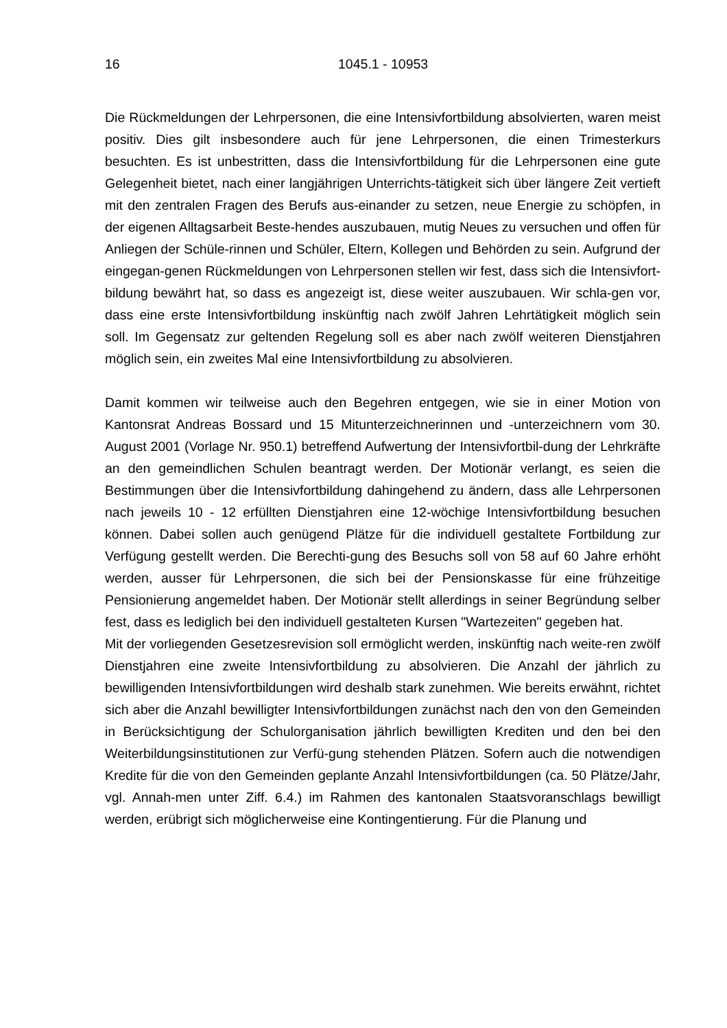16 1045.1 - 10953
Die Rückmeldungen der Lehrpersonen, die eine Intensivfortbildung absolvierten, waren meist positiv. Dies gilt insbesondere auch für jene Lehrpersonen, die einen Trimesterkurs besuchten. Es ist unbestritten, dass die Intensivfortbildung für die Lehrpersonen eine gute Gelegenheit bietet, nach einer langjährigen Unterrichts-tätigkeit sich über längere Zeit vertieft mit den zentralen Fragen des Berufs aus-einander zu setzen, neue Energie zu schöpfen, in der eigenen Alltagsarbeit Beste-hendes auszubauen, mutig Neues zu versuchen und offen für Anliegen der Schüle-rinnen und Schüler, Eltern, Kollegen und Behörden zu sein. Aufgrund der eingegan-genen Rückmeldungen von Lehrpersonen stellen wir fest, dass sich die Intensivfort-bildung bewährt hat, so dass es angezeigt ist, diese weiter auszubauen. Wir schla-gen vor, dass eine erste Intensivfortbildung inskünftig nach zwölf Jahren Lehrtätigkeit möglich sein soll. Im Gegensatz zur geltenden Regelung soll es aber nach zwölf weiteren Dienstjahren möglich sein, ein zweites Mal eine Intensivfortbildung zu absolvieren.
Damit kommen wir teilweise auch den Begehren entgegen, wie sie in einer Motion von Kantonsrat Andreas Bossard und 15 Mitunterzeichnerinnen und -unterzeichnern vom 30. August 2001 (Vorlage Nr. 950.1) betreffend Aufwertung der Intensivfortbil-dung der Lehrkräfte an den gemeindlichen Schulen beantragt werden. Der Motionär verlangt, es seien die Bestimmungen über die Intensivfortbildung dahingehend zu ändern, dass alle Lehrpersonen nach jeweils 10 - 12 erfüllten Dienstjahren eine 12-wöchige Intensivfortbildung besuchen können. Dabei sollen auch genügend Plätze für die individuell gestaltete Fortbildung zur Verfügung gestellt werden. Die Berechti-gung des Besuchs soll von 58 auf 60 Jahre erhöht werden, ausser für Lehrpersonen, die sich bei der Pensionskasse für eine frühzeitige Pensionierung angemeldet haben. Der Motionär stellt allerdings in seiner Begründung selber fest, dass es lediglich bei den individuell gestalteten Kursen "Wartezeiten" gegeben hat.
Mit der vorliegenden Gesetzesrevision soll ermöglicht werden, inskünftig nach weite-ren zwölf Dienstjahren eine zweite Intensivfortbildung zu absolvieren. Die Anzahl der jährlich zu bewilligenden Intensivfortbildungen wird deshalb stark zunehmen. Wie bereits erwähnt, richtet sich aber die Anzahl bewilligter Intensivfortbildungen zunächst nach den von den Gemeinden in Berücksichtigung der Schulorganisation jährlich bewilligten Krediten und den bei den Weiterbildungsinstitutionen zur Verfü-gung stehenden Plätzen. Sofern auch die notwendigen Kredite für die von den Gemeinden geplante Anzahl Intensivfortbildungen (ca. 50 Plätze/Jahr, vgl. Annah-men unter Ziff. 6.4.) im Rahmen des kantonalen Staatsvoranschlags bewilligt werden, erübrigt sich möglicherweise eine Kontingentierung. Für die Planung und